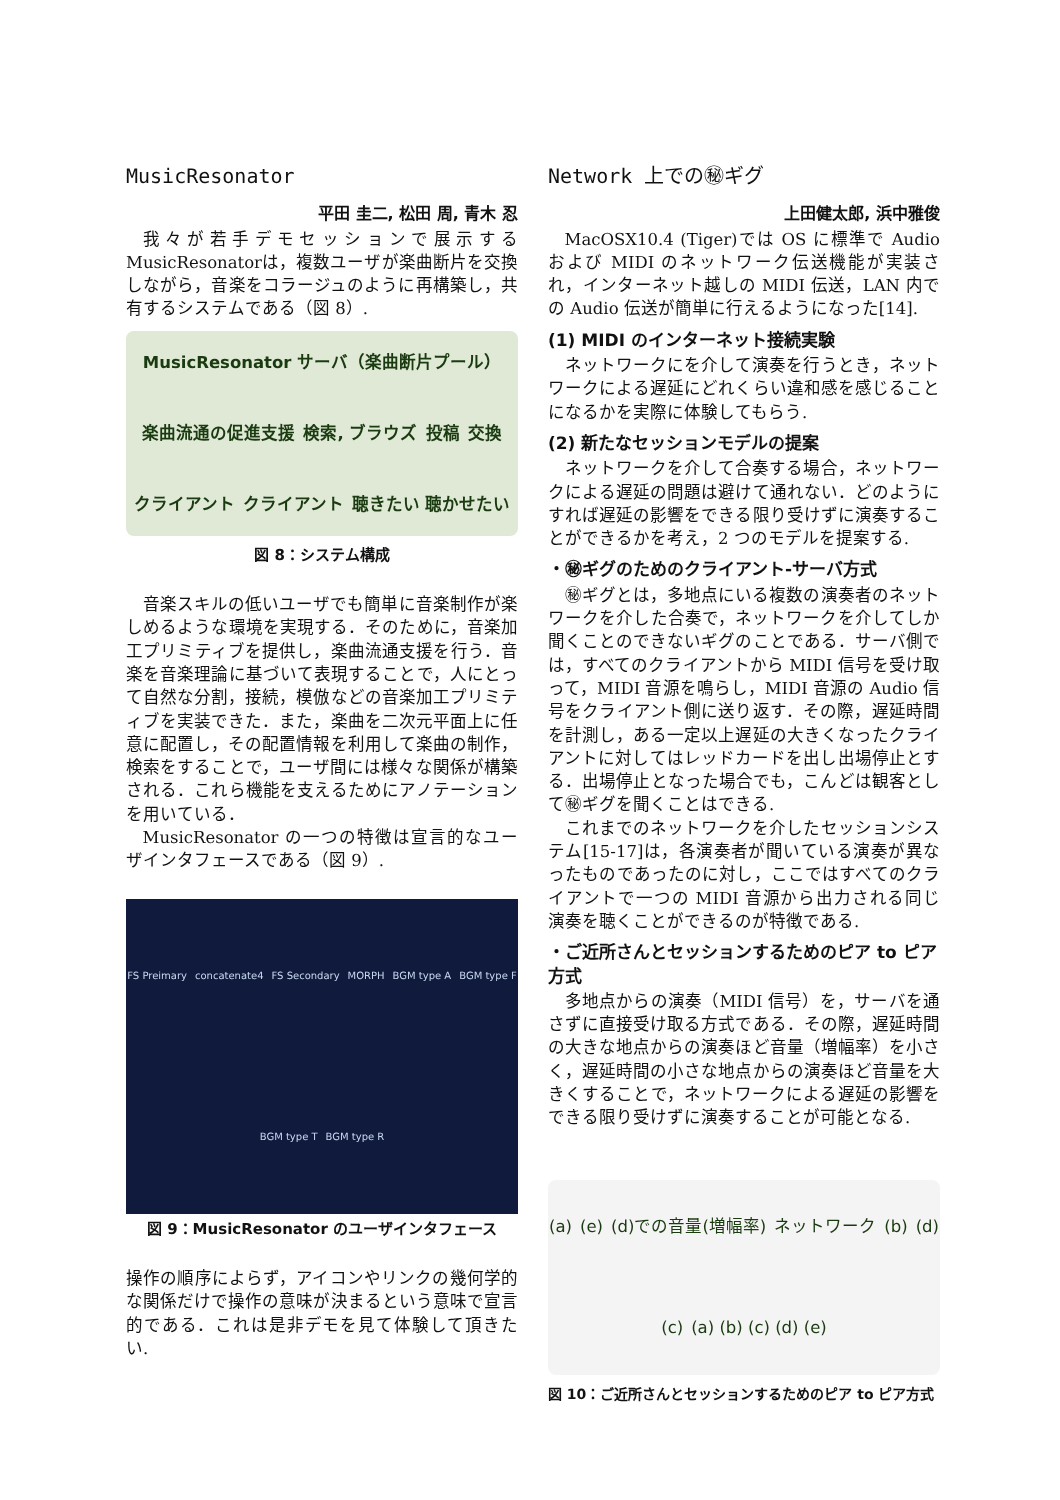MusicResonator
平田 圭二, 松田 周, 青木 忍
我々が若手デモセッションで展示するMusicResonatorは，複数ユーザが楽曲断片を交換しながら，音楽をコラージュのように再構築し，共有するシステムである（図 8）.
MusicResonator サーバ（楽曲断片プール） 楽曲流通の促進支援 検索, ブラウズ 投稿 交換 クライアント クライアント 聴きたい 聴かせたい
図 8：システム構成
音楽スキルの低いユーザでも簡単に音楽制作が楽しめるような環境を実現する．そのために，音楽加工プリミティブを提供し，楽曲流通支援を行う．音楽を音楽理論に基づいて表現することで，人にとって自然な分割，接続，模倣などの音楽加工プリミティブを実装できた．また，楽曲を二次元平面上に任意に配置し，その配置情報を利用して楽曲の制作，検索をすることで，ユーザ間には様々な関係が構築される．これら機能を支えるためにアノテーションを用いている．
MusicResonator の一つの特徴は宣言的なユーザインタフェースである（図 9）.
FS Preimary concatenate4 FS Secondary MORPH BGM type A BGM type F BGM type T BGM type R
図 9：MusicResonator のユーザインタフェース
操作の順序によらず，アイコンやリンクの幾何学的な関係だけで操作の意味が決まるという意味で宣言的である．これは是非デモを見て体験して頂きたい.
Network 上での㊙ギグ
上田健太郎, 浜中雅俊
MacOSX10.4 (Tiger)では OS に標準で Audio および MIDI のネットワーク伝送機能が実装され，インターネット越しの MIDI 伝送，LAN 内での Audio 伝送が簡単に行えるようになった[14].
(1) MIDI のインターネット接続実験
ネットワークにを介して演奏を行うとき，ネットワークによる遅延にどれくらい違和感を感じることになるかを実際に体験してもらう.
(2) 新たなセッションモデルの提案
ネットワークを介して合奏する場合，ネットワークによる遅延の問題は避けて通れない．どのようにすれば遅延の影響をできる限り受けずに演奏することができるかを考え，2 つのモデルを提案する.
・㊙ギグのためのクライアント-サーバ方式
㊙ギグとは，多地点にいる複数の演奏者のネットワークを介した合奏で，ネットワークを介してしか聞くことのできないギグのことである．サーバ側では，すべてのクライアントから MIDI 信号を受け取って，MIDI 音源を鳴らし，MIDI 音源の Audio 信号をクライアント側に送り返す．その際，遅延時間を計測し，ある一定以上遅延の大きくなったクライアントに対してはレッドカードを出し出場停止とする．出場停止となった場合でも，こんどは観客として㊙ギグを聞くことはできる.
これまでのネットワークを介したセッションシステム[15-17]は，各演奏者が聞いている演奏が異なったものであったのに対し，ここではすべてのクライアントで一つの MIDI 音源から出力される同じ演奏を聴くことができるのが特徴である.
・ご近所さんとセッションするためのピア to ピア方式
多地点からの演奏（MIDI 信号）を，サーバを通さずに直接受け取る方式である．その際，遅延時間の大きな地点からの演奏ほど音量（増幅率）を小さく，遅延時間の小さな地点からの演奏ほど音量を大きくすることで，ネットワークによる遅延の影響をできる限り受けずに演奏することが可能となる.
(a) (e) (d)での音量(増幅率) ネットワーク (b) (d) (c) (a) (b) (c) (d) (e)
図 10：ご近所さんとセッションするためのピア to ピア方式